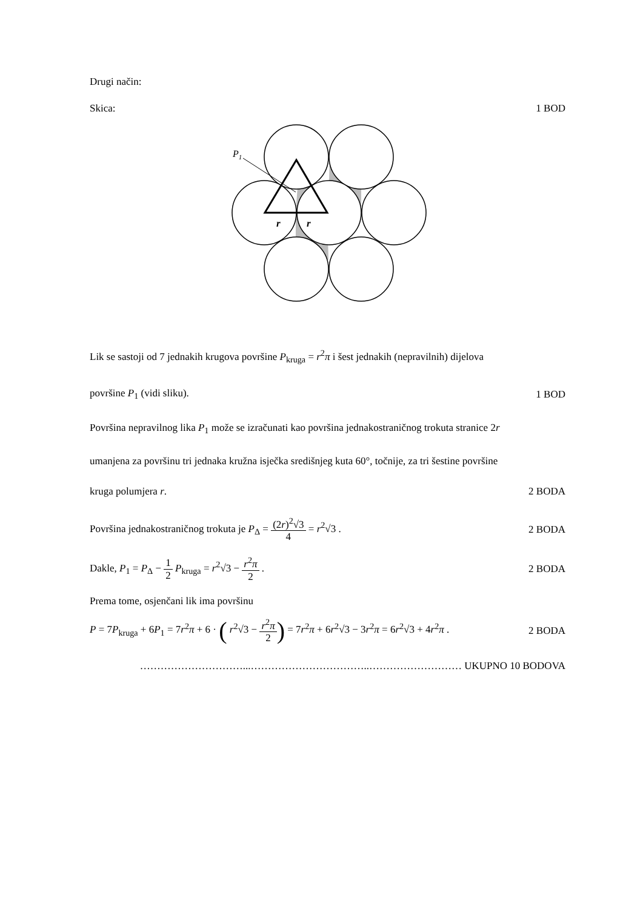Drugi način:
Skica: 1 BOD
P1
r
r
Lik se sastoji od 7 jednakih krugova površine P<sub>kruga</sub> = r<sup>2</sup>π i šest jednakih (nepravilnih) dijelova
površine P<sub>1</sub> (vidi sliku). 1 BOD
Površina nepravilnog lika P<sub>1</sub> može se izračunati kao površina jednakostraničnog trokuta stranice 2r
umanjena za površinu tri jednaka kružna isječka središnjeg kuta 60°, točnije, za tri šestine površine
kruga polumjera r. 2 BODA
Površina jednakostraničnog trokuta je P<sub>Δ</sub> = (2r)<sup>2</sup>√3 4 = r<sup>2</sup>√3 . 2 BODA
Dakle, P<sub>1</sub> = P<sub>Δ</sub> − 1 2 P<sub>kruga</sub> = r<sup>2</sup>√3 − r<sup>2</sup>π 2 . 2 BODA
Prema tome, osjenčani lik ima površinu
P = 7P<sub>kruga</sub> + 6P<sub>1</sub> = 7r<sup>2</sup>π + 6 · ( r<sup>2</sup>√3 − r<sup>2</sup>π 2) = 7r<sup>2</sup>π + 6r<sup>2</sup>√3 − 3r<sup>2</sup>π = 6r<sup>2</sup>√3 + 4r<sup>2</sup>π . 2 BODA
…………………………...……………………………..……………………… UKUPNO 10 BODOVA